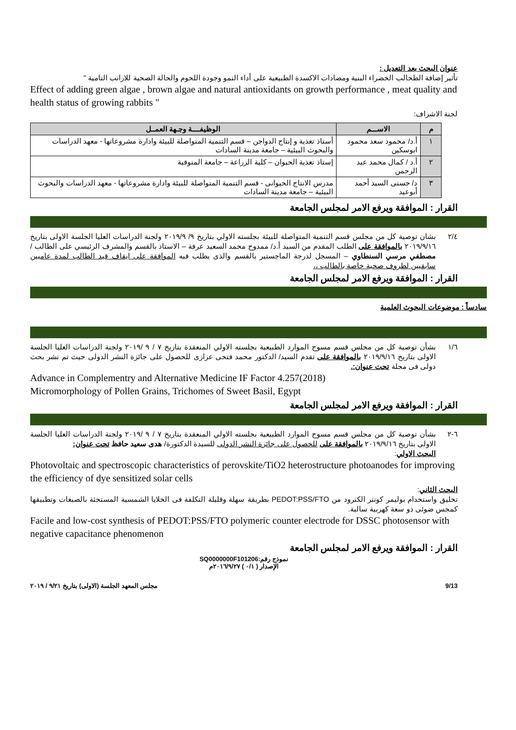عنوان البحث بعد التعديل :
تأثير إضافة الطحالب الخضراء البنية ومضادات الاكسدة الطبيعية على أداء النمو وجودة اللحوم والحالة الصحية للارانب النامية "
Effect of adding green algae , brown algae and natural antioxidants on growth performance , meat quality and health status of growing rabbits "
لجنة الاشراف:
| م | الاســـم | الوظيفــــة وجـهة العمــل |
| --- | --- | --- |
| ١ | أ.د/ محمود سعد محمود ابوسكين | أستاذ تغذية و إنتاج الدواجن – قسم التنمية المتواصلة للبيئة وادارة مشروعاتها - معهد الدراسات والبحوث البيئية – جامعة مدينة السادات |
| ٢ | أ.د / كمال محمد عبد الرحمن | إستاذ تغذية الحيوان – كلية الزراعة – جامعة المنوفية |
| ٣ | د/ حسنى السيد أحمد أبوعيد | مدرس الانتاج الحيوانى - قسم التنمية المتواصلة للبيئة وادارة مشروعاتها - معهد الدراسات والبحوث البيئية – جامعة مدينة السادات |
القرار : الموافقة ويرفع الامر لمجلس الجامعة
٢/٤ بشان توصية كل من مجلس قسم التنمية المتواصلة للبيئة بجلسته الاولي بتاريخ ٩/ ٢٠١٩/٩ ولجنة الدراسات العليا الجلسة الاولى بتاريخ ٢٠١٩/٩/١٦ بالموافقة على الطلب المقدم من السيد أ.د/ ممدوح محمد السعيد عرفة – الاستاذ بالقسم والمشرف الرئيسي على الطالب / مصطفي مرسي السنطاوي – المسجل لدرجة الماجستير بالقسم والذى يطلب فيه الموافقة على ايقاف قيد الطالب لمدة عاميين سابقيين لظروف صحية خاصة بالطالب ،،
القرار : الموافقة ويرفع الامر لمجلس الجامعة
سادساً : موضوعات البحوث العلمية
١/٦ بشأن توصية كل من مجلس قسم مسوح الموارد الطبيعية بجلسته الاولي المنعقدة بتاريخ ٧ / ٩ /٢٠١٩ ولجنة الدراسات العليا الجلسة الاولى بتاريخ ٢٠١٩/٩/١٦ بالموافقة على تقدم السيد/ الدكتور محمد فتحى عزازى للحصول على جائزة النشر الدولى حيث تم نشر بحث دولى فى مجلة تحت عنوان:.
Advance in Complementry and Alternative Medicine IF Factor 4.257(2018)
Micromorphology of Pollen Grains, Trichomes of Sweet Basil, Egypt
القرار : الموافقة ويرفع الامر لمجلس الجامعة
٦-٢ بشأن توصية كل من مجلس قسم مسوح الموارد الطبيعية بجلسته الاولي المنعقدة بتاريخ ٧ / ٩ /٢٠١٩ ولجنة الدراسات العليا الجلسة الاولى بتاريخ ٢٠١٩/٩/١٦ بالموافقة على للحصول على جائزة النشر الدولى للسيدة الدكتورة/ هدى سعيد حافظ تحت عنوان:
البحث الاولي:
Photovoltaic and spectroscopic characteristics of perovskite/TiO2 heterostructure photoanodes for improving the efficiency of dye sensitized solar cells
البحث الثاني:
تخليق واستخدام بوليمر كونتر الكترود من PEDOT:PSS/FTO بطريقة سهلة وقليلة التكلفة فى الخلايا الشمسية المستحثة بالصبغات وتطبيقها كمجس ضوئى ذو سعة كهربية سالبة.
Facile and low-cost synthesis of PEDOT:PSS/FTO polymeric counter electrode for DSSC photosensor with negative capacitance phenomenon
القرار : الموافقة ويرفع الامر لمجلس الجامعة
نموذج رقم:SQ0000000F101206
الإصدار ( ٠/١ ) ٢٠١٦/٩/٢٧م
9/13 مجلس المعهد الجلسة (الاولى) بتاريخ ٩/٢١ / ٢٠١٩